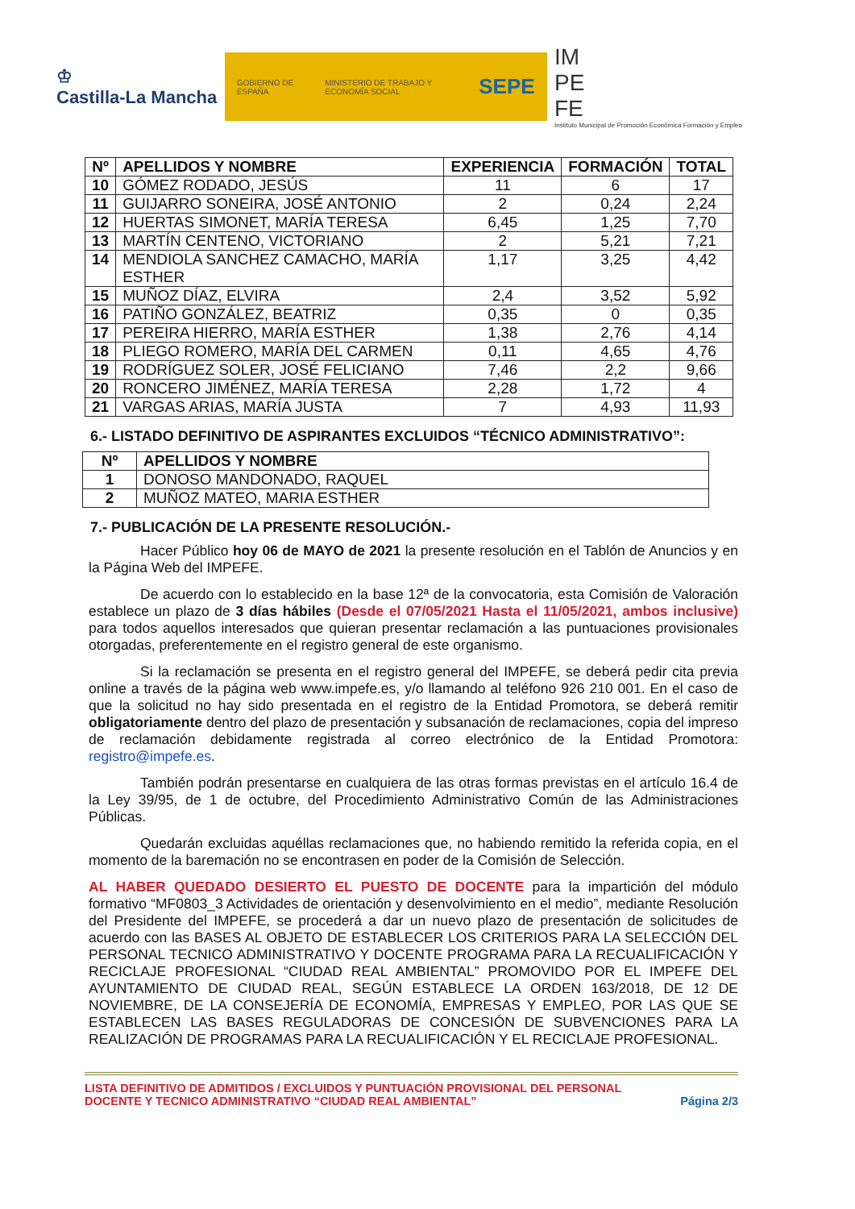♔
Castilla-La Mancha
GOBIERNO DE ESPAÑA MINISTERIO DE TRABAJO Y ECONOMÍA SOCIAL SEPE
IM
PE
FE
Instituto Municipal de Promoción Económica Formación y Empleo
| Nº | APELLIDOS Y NOMBRE | EXPERIENCIA | FORMACIÓN | TOTAL |
| --- | --- | --- | --- | --- |
| 10 | GÓMEZ RODADO, JESÚS | 11 | 6 | 17 |
| 11 | GUIJARRO SONEIRA, JOSÉ ANTONIO | 2 | 0,24 | 2,24 |
| 12 | HUERTAS SIMONET, MARÍA TERESA | 6,45 | 1,25 | 7,70 |
| 13 | MARTÍN CENTENO, VICTORIANO | 2 | 5,21 | 7,21 |
| 14 | MENDIOLA SANCHEZ CAMACHO, MARÍA ESTHER | 1,17 | 3,25 | 4,42 |
| 15 | MUÑOZ DÍAZ, ELVIRA | 2,4 | 3,52 | 5,92 |
| 16 | PATIÑO GONZÁLEZ, BEATRIZ | 0,35 | 0 | 0,35 |
| 17 | PEREIRA HIERRO, MARÍA ESTHER | 1,38 | 2,76 | 4,14 |
| 18 | PLIEGO ROMERO, MARÍA DEL CARMEN | 0,11 | 4,65 | 4,76 |
| 19 | RODRÍGUEZ SOLER, JOSÉ FELICIANO | 7,46 | 2,2 | 9,66 |
| 20 | RONCERO JIMÉNEZ, MARÍA TERESA | 2,28 | 1,72 | 4 |
| 21 | VARGAS ARIAS, MARÍA JUSTA | 7 | 4,93 | 11,93 |
6.- LISTADO DEFINITIVO DE ASPIRANTES EXCLUIDOS “TÉCNICO ADMINISTRATIVO”:
| Nº | APELLIDOS Y NOMBRE |
| --- | --- |
| 1 | DONOSO MANDONADO, RAQUEL |
| 2 | MUÑOZ MATEO, MARIA ESTHER |
7.- PUBLICACIÓN DE LA PRESENTE RESOLUCIÓN.-
Hacer Público hoy 06 de MAYO de 2021 la presente resolución en el Tablón de Anuncios y en la Página Web del IMPEFE.
De acuerdo con lo establecido en la base 12ª de la convocatoria, esta Comisión de Valoración establece un plazo de 3 días hábiles (Desde el 07/05/2021 Hasta el 11/05/2021, ambos inclusive) para todos aquellos interesados que quieran presentar reclamación a las puntuaciones provisionales otorgadas, preferentemente en el registro general de este organismo.
Si la reclamación se presenta en el registro general del IMPEFE, se deberá pedir cita previa online a través de la página web www.impefe.es, y/o llamando al teléfono 926 210 001. En el caso de que la solicitud no hay sido presentada en el registro de la Entidad Promotora, se deberá remitir obligatoriamente dentro del plazo de presentación y subsanación de reclamaciones, copia del impreso de reclamación debidamente registrada al correo electrónico de la Entidad Promotora: registro@impefe.es.
También podrán presentarse en cualquiera de las otras formas previstas en el artículo 16.4 de la Ley 39/95, de 1 de octubre, del Procedimiento Administrativo Común de las Administraciones Públicas.
Quedarán excluidas aquéllas reclamaciones que, no habiendo remitido la referida copia, en el momento de la baremación no se encontrasen en poder de la Comisión de Selección.
AL HABER QUEDADO DESIERTO EL PUESTO DE DOCENTE para la impartición del módulo formativo “MF0803_3 Actividades de orientación y desenvolvimiento en el medio”, mediante Resolución del Presidente del IMPEFE, se procederá a dar un nuevo plazo de presentación de solicitudes de acuerdo con las BASES AL OBJETO DE ESTABLECER LOS CRITERIOS PARA LA SELECCIÓN DEL PERSONAL TECNICO ADMINISTRATIVO Y DOCENTE PROGRAMA PARA LA RECUALIFICACIÓN Y RECICLAJE PROFESIONAL “CIUDAD REAL AMBIENTAL” PROMOVIDO POR EL IMPEFE DEL AYUNTAMIENTO DE CIUDAD REAL, SEGÚN ESTABLECE LA ORDEN 163/2018, DE 12 DE NOVIEMBRE, DE LA CONSEJERÍA DE ECONOMÍA, EMPRESAS Y EMPLEO, POR LAS QUE SE ESTABLECEN LAS BASES REGULADORAS DE CONCESIÓN DE SUBVENCIONES PARA LA REALIZACIÓN DE PROGRAMAS PARA LA RECUALIFICACIÓN Y EL RECICLAJE PROFESIONAL.
LISTA DEFINITIVO DE ADMITIDOS / EXCLUIDOS Y PUNTUACIÓN PROVISIONAL DEL PERSONAL
DOCENTE Y TECNICO ADMINISTRATIVO “CIUDAD REAL AMBIENTAL” Página 2/3